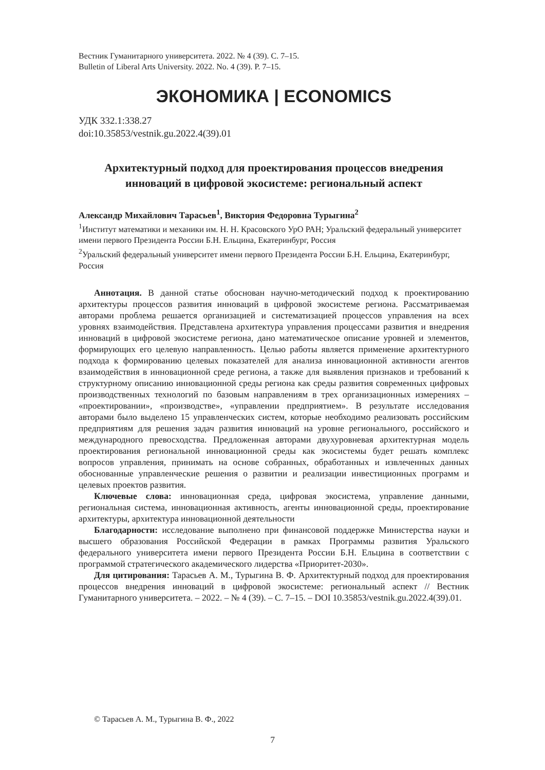Вестник Гуманитарного университета. 2022. № 4 (39). С. 7–15.
Bulletin of Liberal Arts University. 2022. No. 4 (39). P. 7–15.
ЭКОНОМИКА | ECONOMICS
УДК 332.1:338.27
doi:10.35853/vestnik.gu.2022.4(39).01
Архитектурный подход для проектирования процессов внедрения инноваций в цифровой экосистеме: региональный аспект
Александр Михайлович Тарасьев<sup>1</sup>, Виктория Федоровна Турыгина<sup>2</sup>
<sup>1</sup> Институт математики и механики им. Н. Н. Красовского УрО РАН; Уральский федеральный университет имени первого Президента России Б.Н. Ельцина, Екатеринбург, Россия
<sup>2</sup> Уральский федеральный университет имени первого Президента России Б.Н. Ельцина, Екатеринбург, Россия
Аннотация. В данной статье обоснован научно-методический подход к проектированию архитектуры процессов развития инноваций в цифровой экосистеме региона. Рассматриваемая авторами проблема решается организацией и систематизацией процессов управления на всех уровнях взаимодействия. Представлена архитектура управления процессами развития и внедрения инноваций в цифровой экосистеме региона, дано математическое описание уровней и элементов, формирующих его целевую направленность. Целью работы является применение архитектурного подхода к формированию целевых показателей для анализа инновационной активности агентов взаимодействия в инновационной среде региона, а также для выявления признаков и требований к структурному описанию инновационной среды региона как среды развития современных цифровых производственных технологий по базовым направлениям в трех организационных измерениях – «проектировании», «производстве», «управлении предприятием». В результате исследования авторами было выделено 15 управленческих систем, которые необходимо реализовать российским предприятиям для решения задач развития инноваций на уровне регионального, российского и международного превосходства. Предложенная авторами двухуровневая архитектурная модель проектирования региональной инновационной среды как экосистемы будет решать комплекс вопросов управления, принимать на основе собранных, обработанных и извлеченных данных обоснованные управленческие решения о развитии и реализации инвестиционных программ и целевых проектов развития.
Ключевые слова: инновационная среда, цифровая экосистема, управление данными, региональная система, инновационная активность, агенты инновационной среды, проектирование архитектуры, архитектура инновационной деятельности
Благодарности: исследование выполнено при финансовой поддержке Министерства науки и высшего образования Российской Федерации в рамках Программы развития Уральского федерального университета имени первого Президента России Б.Н. Ельцина в соответствии с программой стратегического академического лидерства «Приоритет-2030».
Для цитирования: Тарасьев А. М., Турыгина В. Ф. Архитектурный подход для проектирования процессов внедрения инноваций в цифровой экосистеме: региональный аспект // Вестник Гуманитарного университета. – 2022. – № 4 (39). – С. 7–15. – DOI 10.35853/vestnik.gu.2022.4(39).01.
© Тарасьев А. М., Турыгина В. Ф., 2022
7